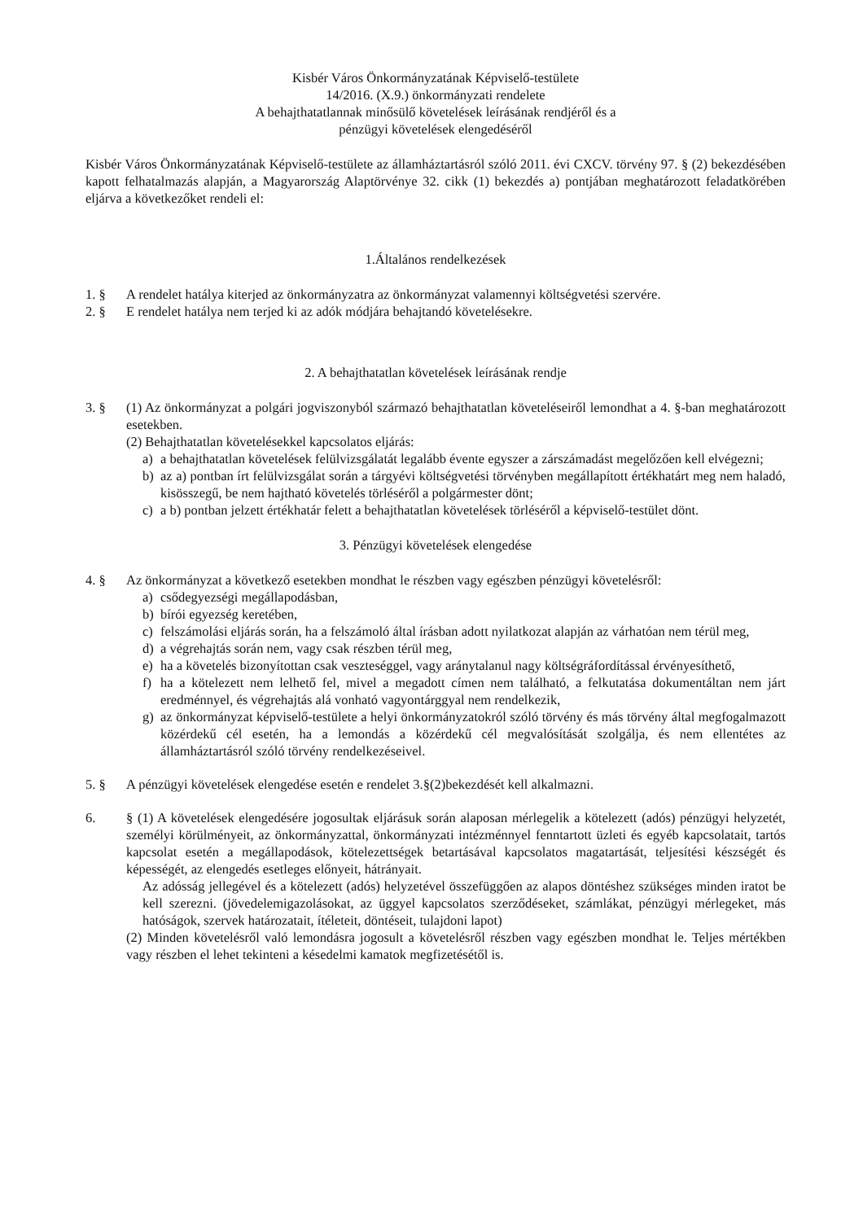Kisbér Város Önkormányzatának Képviselő-testülete
14/2016. (X.9.) önkormányzati rendelete
A behajthatatlannak minősülő követelések leírásának rendjéről és a
pénzügyi követelések elengedéséről
Kisbér Város Önkormányzatának Képviselő-testülete az államháztartásról szóló 2011. évi CXCV. törvény 97. § (2) bekezdésében kapott felhatalmazás alapján, a Magyarország Alaptörvénye 32. cikk (1) bekezdés a) pontjában meghatározott feladatkörében eljárva a következőket rendeli el:
1.Általános rendelkezések
1. § A rendelet hatálya kiterjed az önkormányzatra az önkormányzat valamennyi költségvetési szervére.
2. § E rendelet hatálya nem terjed ki az adók módjára behajtandó követelésekre.
2. A behajthatatlan követelések leírásának rendje
3. § (1) Az önkormányzat a polgári jogviszonyból származó behajthatatlan követeléseiről lemondhat a 4. §-ban meghatározott esetekben.
(2) Behajthatatlan követelésekkel kapcsolatos eljárás:
a) a behajthatatlan követelések felülvizsgálatát legalább évente egyszer a zárszámadást megelőzően kell elvégezni;
b) az a) pontban írt felülvizsgálat során a tárgyévi költségvetési törvényben megállapított értékhatárt meg nem haladó, kisösszegű, be nem hajtható követelés törléséről a polgármester dönt;
c) a b) pontban jelzett értékhatár felett a behajthatatlan követelések törléséről a képviselő-testület dönt.
3. Pénzügyi követelések elengedése
4. § Az önkormányzat a következő esetekben mondhat le részben vagy egészben pénzügyi követelésről:
a) csődegyezségi megállapodásban,
b) bírói egyezség keretében,
c) felszámolási eljárás során, ha a felszámoló által írásban adott nyilatkozat alapján az várhatóan nem térül meg,
d) a végrehajtás során nem, vagy csak részben térül meg,
e) ha a követelés bizonyítottan csak veszteséggel, vagy aránytalanul nagy költségráfordítással érvényesíthető,
f) ha a kötelezett nem lelhető fel, mivel a megadott címen nem található, a felkutatása dokumentáltan nem járt eredménnyel, és végrehajtás alá vonható vagyontárggyal nem rendelkezik,
g) az önkormányzat képviselő-testülete a helyi önkormányzatokról szóló törvény és más törvény által megfogalmazott közérdekű cél esetén, ha a lemondás a közérdekű cél megvalósítását szolgálja, és nem ellentétes az államháztartásról szóló törvény rendelkezéseivel.
5. § A pénzügyi követelések elengedése esetén e rendelet 3.§(2)bekezdését kell alkalmazni.
6. § (1) A követelések elengedésére jogosultak eljárásuk során alaposan mérlegelik a kötelezett (adós) pénzügyi helyzetét, személyi körülményeit, az önkormányzattal, önkormányzati intézménnyel fenntartott üzleti és egyéb kapcsolatait, tartós kapcsolat esetén a megállapodások, kötelezettségek betartásával kapcsolatos magatartását, teljesítési készségét és képességét, az elengedés esetleges előnyeit, hátrányait.
Az adósság jellegével és a kötelezett (adós) helyzetével összefüggően az alapos döntéshez szükséges minden iratot be kell szerezni. (jövedelemigazolásokat, az üggyel kapcsolatos szerződéseket, számlákat, pénzügyi mérlegeket, más hatóságok, szervek határozatait, ítéleteit, döntéseit, tulajdoni lapot)
(2) Minden követelésről való lemondásra jogosult a követelésről részben vagy egészben mondhat le. Teljes mértékben vagy részben el lehet tekinteni a késedelmi kamatok megfizetésétől is.